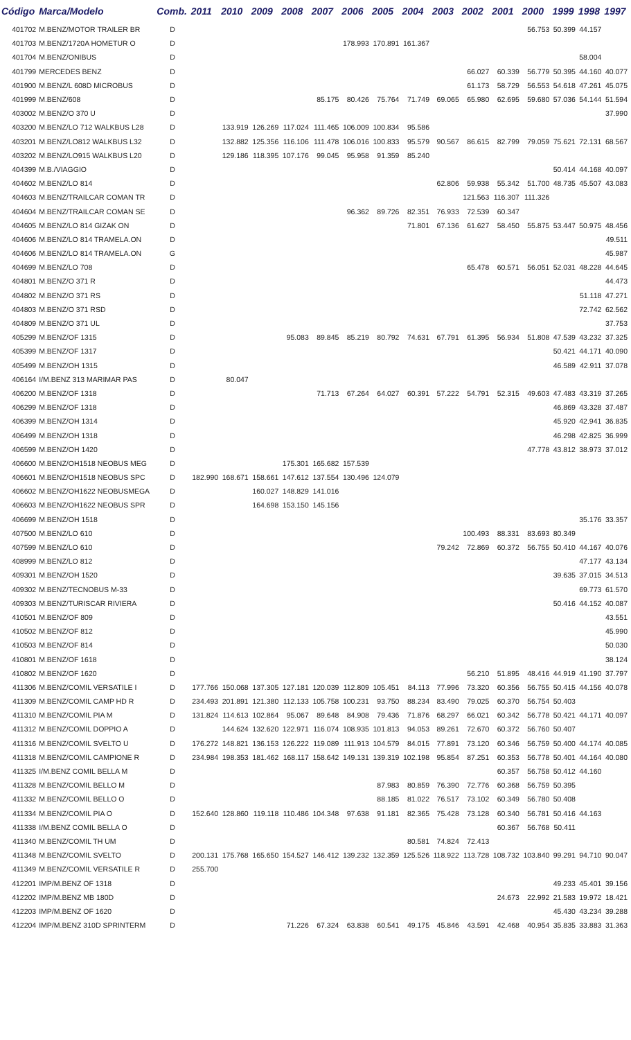| Código | Marca/Modelo | Comb. | 2011 | 2010 | 2009 | 2008 | 2007 | 2006 | 2005 | 2004 | 2003 | 2002 | 2001 | 2000 | 1999 | 1998 | 1997 |
| --- | --- | --- | --- | --- | --- | --- | --- | --- | --- | --- | --- | --- | --- | --- | --- | --- | --- |
| 401702 | M.BENZ/MOTOR TRAILER BR | D | | | | | | | | | | | | 56.753 | 50.399 | 44.157 | |
| 401703 | M.BENZ/1720A HOMETUR O | D | | | | | | 178.993 | 170.891 | 161.367 | | | | | | | |
| 401704 | M.BENZ/ONIBUS | D | | | | | | | | | | | | | | 58.004 | |
| 401799 | MERCEDES BENZ | D | | | | | | | | | | 66.027 | 60.339 | 56.779 | 50.395 | 44.160 | 40.077 |
| 401900 | M.BENZ/L 608D MICROBUS | D | | | | | | | | | | 61.173 | 58.729 | 56.553 | 54.618 | 47.261 | 45.075 |
| 401999 | M.BENZ/608 | D | | | | | 85.175 | 80.426 | 75.764 | 71.749 | 69.065 | 65.980 | 62.695 | 59.680 | 57.036 | 54.144 | 51.594 |
| 403002 | M.BENZ/O 370 U | D | | | | | | | | | | | | | | | 37.990 |
| 403200 | M.BENZ/LO 712 WALKBUS L28 | D | | 133.919 | 126.269 | 117.024 | 111.465 | 106.009 | 100.834 | 95.586 | | | | | | | |
| 403201 | M.BENZ/LO812 WALKBUS L32 | D | | 132.882 | 125.356 | 116.106 | 111.478 | 106.016 | 100.833 | 95.579 | 90.567 | 86.615 | 82.799 | 79.059 | 75.621 | 72.131 | 68.567 |
| 403202 | M.BENZ/LO915 WALKBUS L20 | D | | 129.186 | 118.395 | 107.176 | 99.045 | 95.958 | 91.359 | 85.240 | | | | | | | |
| 404399 | M.B./VIAGGIO | D | | | | | | | | | | | | | 50.414 | 44.168 | 40.097 |
| 404602 | M.BENZ/LO 814 | D | | | | | | | | | 62.806 | 59.938 | 55.342 | 51.700 | 48.735 | 45.507 | 43.083 |
| 404603 | M.BENZ/TRAILCAR COMAN TR | D | | | | | | | | | | 121.563 | 116.307 | 111.326 | | | |
| 404604 | M.BENZ/TRAILCAR COMAN SE | D | | | | | | 96.362 | 89.726 | 82.351 | 76.933 | 72.539 | 60.347 | | | | |
| 404605 | M.BENZ/LO 814 GIZAK ON | D | | | | | | | | 71.801 | 67.136 | 61.627 | 58.450 | 55.875 | 53.447 | 50.975 | 48.456 |
| 404606 | M.BENZ/LO 814 TRAMELA.ON | D | | | | | | | | | | | | | | | 49.511 |
| 404606 | M.BENZ/LO 814 TRAMELA.ON | G | | | | | | | | | | | | | | | 45.987 |
| 404699 | M.BENZ/LO 708 | D | | | | | | | | | | 65.478 | 60.571 | 56.051 | 52.031 | 48.228 | 44.645 |
| 404801 | M.BENZ/O 371 R | D | | | | | | | | | | | | | | | 44.473 |
| 404802 | M.BENZ/O 371 RS | D | | | | | | | | | | | | | | 51.118 | 47.271 |
| 404803 | M.BENZ/O 371 RSD | D | | | | | | | | | | | | | | 72.742 | 62.562 |
| 404809 | M.BENZ/O 371 UL | D | | | | | | | | | | | | | | | 37.753 |
| 405299 | M.BENZ/OF 1315 | D | | | | 95.083 | 89.845 | 85.219 | 80.792 | 74.631 | 67.791 | 61.395 | 56.934 | 51.808 | 47.539 | 43.232 | 37.325 |
| 405399 | M.BENZ/OF 1317 | D | | | | | | | | | | | | | 50.421 | 44.171 | 40.090 |
| 405499 | M.BENZ/OH 1315 | D | | | | | | | | | | | | | 46.589 | 42.911 | 37.078 |
| 406164 | I/M.BENZ 313 MARIMAR PAS | D | | 80.047 | | | | | | | | | | | | | |
| 406200 | M.BENZ/OF 1318 | D | | | | | 71.713 | 67.264 | 64.027 | 60.391 | 57.222 | 54.791 | 52.315 | 49.603 | 47.483 | 43.319 | 37.265 |
| 406299 | M.BENZ/OF 1318 | D | | | | | | | | | | | | | 46.869 | 43.328 | 37.487 |
| 406399 | M.BENZ/OH 1314 | D | | | | | | | | | | | | | 45.920 | 42.941 | 36.835 |
| 406499 | M.BENZ/OH 1318 | D | | | | | | | | | | | | | 46.298 | 42.825 | 36.999 |
| 406599 | M.BENZ/OH 1420 | D | | | | | | | | | | | | 47.778 | 43.812 | 38.973 | 37.012 |
| 406600 | M.BENZ/OH1518 NEOBUS MEG | D | | | | 175.301 | 165.682 | 157.539 | | | | | | | | | |
| 406601 | M.BENZ/OH1518 NEOBUS SPC | D | 182.990 | 168.671 | 158.661 | 147.612 | 137.554 | 130.496 | 124.079 | | | | | | | | |
| 406602 | M.BENZ/OH1622 NEOBUSMEGA | D | | | 160.027 | 148.829 | 141.016 | | | | | | | | | | |
| 406603 | M.BENZ/OH1622 NEOBUS SPR | D | | | 164.698 | 153.150 | 145.156 | | | | | | | | | | |
| 406699 | M.BENZ/OH 1518 | D | | | | | | | | | | | | | | 35.176 | 33.357 |
| 407500 | M.BENZ/LO 610 | D | | | | | | | | | | 100.493 | 88.331 | 83.693 | 80.349 | | |
| 407599 | M.BENZ/LO 610 | D | | | | | | | | | 79.242 | 72.869 | 60.372 | 56.755 | 50.410 | 44.167 | 40.076 |
| 408999 | M.BENZ/LO 812 | D | | | | | | | | | | | | | | 47.177 | 43.134 |
| 409301 | M.BENZ/OH 1520 | D | | | | | | | | | | | | | 39.635 | 37.015 | 34.513 |
| 409302 | M.BENZ/TECNOBUS M-33 | D | | | | | | | | | | | | | | 69.773 | 61.570 |
| 409303 | M.BENZ/TURISCAR RIVIERA | D | | | | | | | | | | | | | 50.416 | 44.152 | 40.087 |
| 410501 | M.BENZ/OF 809 | D | | | | | | | | | | | | | | | 43.551 |
| 410502 | M.BENZ/OF 812 | D | | | | | | | | | | | | | | | 45.990 |
| 410503 | M.BENZ/OF 814 | D | | | | | | | | | | | | | | | 50.030 |
| 410801 | M.BENZ/OF 1618 | D | | | | | | | | | | | | | | | 38.124 |
| 410802 | M.BENZ/OF 1620 | D | | | | | | | | | | 56.210 | 51.895 | 48.416 | 44.919 | 41.190 | 37.797 |
| 411306 | M.BENZ/COMIL VERSATILE I | D | 177.766 | 150.068 | 137.305 | 127.181 | 120.039 | 112.809 | 105.451 | 84.113 | 77.996 | 73.320 | 60.356 | 56.755 | 50.415 | 44.156 | 40.078 |
| 411309 | M.BENZ/COMIL CAMP HD R | D | 234.493 | 201.891 | 121.380 | 112.133 | 105.758 | 100.231 | 93.750 | 88.234 | 83.490 | 79.025 | 60.370 | 56.754 | 50.403 | | |
| 411310 | M.BENZ/COMIL PIA M | D | 131.824 | 114.613 | 102.864 | 95.067 | 89.648 | 84.908 | 79.436 | 71.876 | 68.297 | 66.021 | 60.342 | 56.778 | 50.421 | 44.171 | 40.097 |
| 411312 | M.BENZ/COMIL DOPPIO A | D | | 144.624 | 132.620 | 122.971 | 116.074 | 108.935 | 101.813 | 94.053 | 89.261 | 72.670 | 60.372 | 56.760 | 50.407 | | |
| 411316 | M.BENZ/COMIL SVELTO U | D | 176.272 | 148.821 | 136.153 | 126.222 | 119.089 | 111.913 | 104.579 | 84.015 | 77.891 | 73.120 | 60.346 | 56.759 | 50.400 | 44.174 | 40.085 |
| 411318 | M.BENZ/COMIL CAMPIONE R | D | 234.984 | 198.353 | 181.462 | 168.117 | 158.642 | 149.131 | 139.319 | 102.198 | 95.854 | 87.251 | 60.353 | 56.778 | 50.401 | 44.164 | 40.080 |
| 411325 | I/M.BENZ COMIL BELLA M | D | | | | | | | | | | | 60.357 | 56.758 | 50.412 | 44.160 | |
| 411328 | M.BENZ/COMIL BELLO M | D | | | | | | | 87.983 | 80.859 | 76.390 | 72.776 | 60.368 | 56.759 | 50.395 | | |
| 411332 | M.BENZ/COMIL BELLO O | D | | | | | | | 88.185 | 81.022 | 76.517 | 73.102 | 60.349 | 56.780 | 50.408 | | |
| 411334 | M.BENZ/COMIL PIA O | D | 152.640 | 128.860 | 119.118 | 110.486 | 104.348 | 97.638 | 91.181 | 82.365 | 75.428 | 73.128 | 60.340 | 56.781 | 50.416 | 44.163 | |
| 411338 | I/M.BENZ COMIL BELLA O | D | | | | | | | | | | | 60.367 | 56.768 | 50.411 | | |
| 411340 | M.BENZ/COMIL TH UM | D | | | | | | | | 80.581 | 74.824 | 72.413 | | | | | |
| 411348 | M.BENZ/COMIL SVELTO | D | 200.131 | 175.768 | 165.650 | 154.527 | 146.412 | 139.232 | 132.359 | 125.526 | 118.922 | 113.728 | 108.732 | 103.840 | 99.291 | 94.710 | 90.047 |
| 411349 | M.BENZ/COMIL VERSATILE R | D | 255.700 | | | | | | | | | | | | | | |
| 412201 | IMP/M.BENZ OF 1318 | D | | | | | | | | | | | | | 49.233 | 45.401 | 39.156 |
| 412202 | IMP/M.BENZ MB 180D | D | | | | | | | | | | | 24.673 | 22.992 | 21.583 | 19.972 | 18.421 |
| 412203 | IMP/M.BENZ OF 1620 | D | | | | | | | | | | | | | 45.430 | 43.234 | 39.288 |
| 412204 | IMP/M.BENZ 310D SPRINTERM | D | | | | 71.226 | 67.324 | 63.838 | 60.541 | 49.175 | 45.846 | 43.591 | 42.468 | 40.954 | 35.835 | 33.883 | 31.363 |